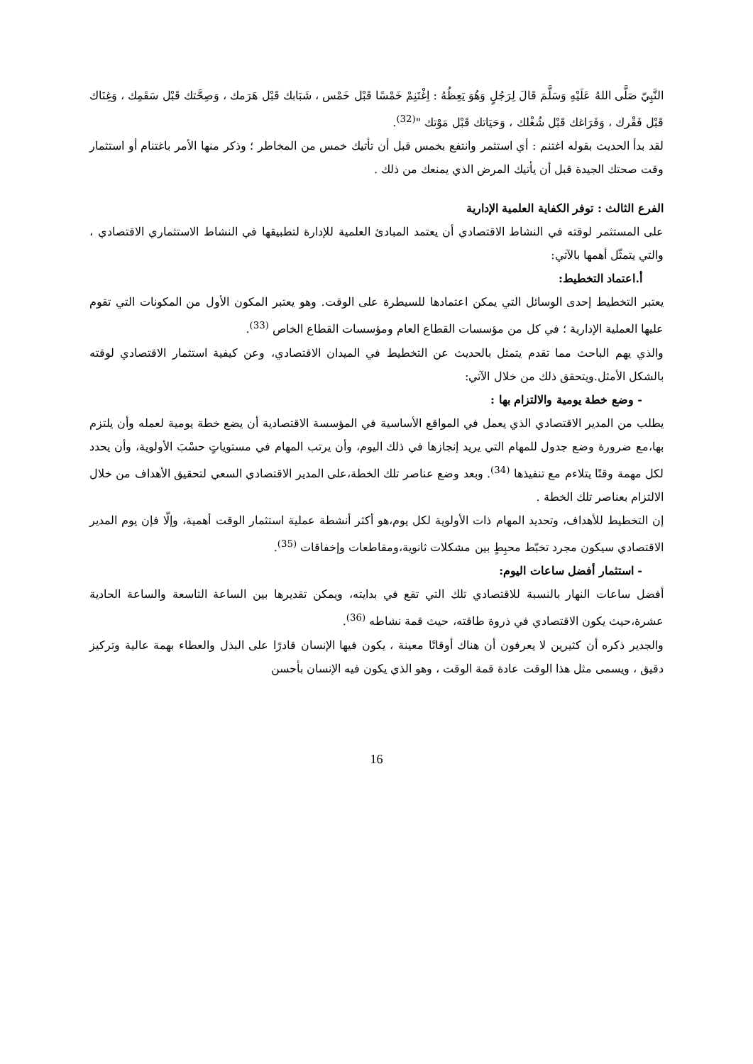النَّبِيّ صَلَّى اللهُ عَلَيْهِ وَسَلَّمَ قَالَ لِرَجُلٍ وَهُوَ يَعِظُهُ : اِغْتَنِمْ خَمْسًا قَبْل خَمْس ، شَبَابك قَبْل هَرَمك ، وَصِحَّتك قَبْل سَقَمِك ، وَغِنَاك قَبْل فَقْرك ، وَفَرَاغك قَبْل شُغْلك ، وَحَيَاتك قَبْل مَوْتك "<sup>(32)</sup>.
لقد بدأ الحديث بقوله اغتنم : أي استثمر وانتفع بخمس قبل أن تأتيك خمس من المخاطر ؛ وذكر منها الأمر باغتنام أو استثمار وقت صحتك الجيدة قبل أن يأتيك المرض الذي يمنعك من ذلك .
الفرع الثالث : توفر الكفاية العلمية الإدارية
على المستثمر لوقته في النشاط الاقتصادي أن يعتمد المبادئ العلمية للإدارة لتطبيقها في النشاط الاستثماري الاقتصادي ، والتي يتمثّل أهمها بالآتي:
أ.اعتماد التخطيط:
يعتبر التخطيط إحدى الوسائل التي يمكن اعتمادها للسيطرة على الوقت. وهو يعتبر المكون الأول من المكونات التي تقوم عليها العملية الإدارية ؛ في كل من مؤسسات القطاع العام ومؤسسات القطاع الخاص <sup>(33)</sup>.
والذي يهم الباحث مما تقدم يتمثل بالحديث عن التخطيط في الميدان الاقتصادي، وعن كيفية استثمار الاقتصادي لوقته بالشكل الأمثل.ويتحقق ذلك من خلال الآتي:
- وضع خطة يومية والالتزام بها :
يطلب من المدير الاقتصادي الذي يعمل في المواقع الأساسية في المؤسسة الاقتصادية أن يضع خطة يومية لعمله وأن يلتزم بها،مع ضرورة وضع جدول للمهام التي يريد إنجازها في ذلك اليوم، وأن يرتب المهام في مستوياتٍ حسْبَ الأولوية، وأن يحدد لكل مهمة وقتًا يتلاءم مع تنفيذها <sup>(34)</sup>. وبعد وضع عناصر تلك الخطة،على المدير الاقتصادي السعي لتحقيق الأهداف من خلال الالتزام بعناصر تلك الخطة .
إن التخطيط للأهداف، وتحديد المهام ذات الأولوية لكل يوم،هو أكثر أنشطة عملية استثمار الوقت أهمية، وإلّا فإن يوم المدير الاقتصادي سيكون مجرد تخبّط محبِطٍ بين مشكلات ثانوية،ومقاطعات وإخفاقات <sup>(35)</sup>.
- استثمار أفضل ساعات اليوم:
أفضل ساعات النهار بالنسبة للاقتصادي تلك التي تقع في بدايته، ويمكن تقديرها بين الساعة التاسعة والساعة الحادية عشرة،حيث يكون الاقتصادي في ذروة طاقته، حيث قمة نشاطه <sup>(36)</sup>.
والجدير ذكره أن كثيرين لا يعرفون أن هناك أوقاتًا معينة ، يكون فيها الإنسان قادرًا على البذل والعطاء بهمة عالية وتركيز دقيق ، ويسمى مثل هذا الوقت عادة قمة الوقت ، وهو الذي يكون فيه الإنسان بأحسن
16